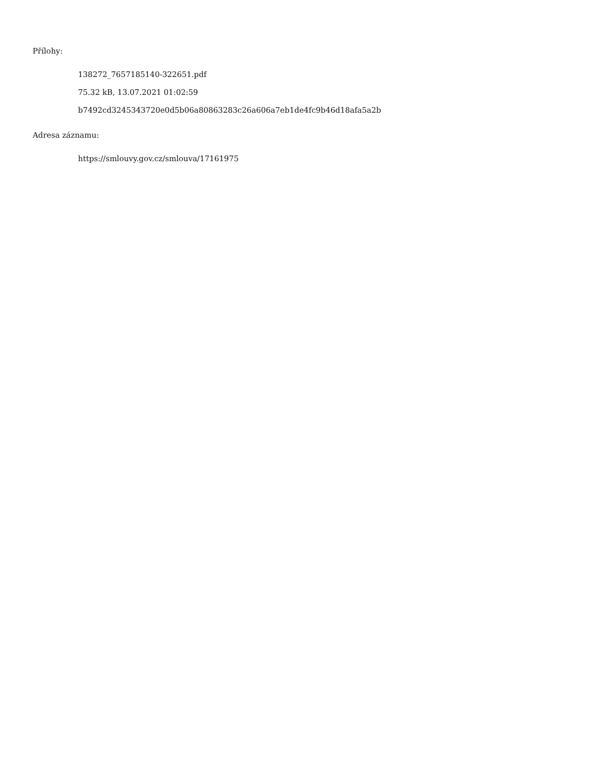Přílohy:
138272_7657185140-322651.pdf
75.32 kB, 13.07.2021 01:02:59
b7492cd3245343720e0d5b06a80863283c26a606a7eb1de4fc9b46d18afa5a2b
Adresa záznamu:
https://smlouvy.gov.cz/smlouva/17161975